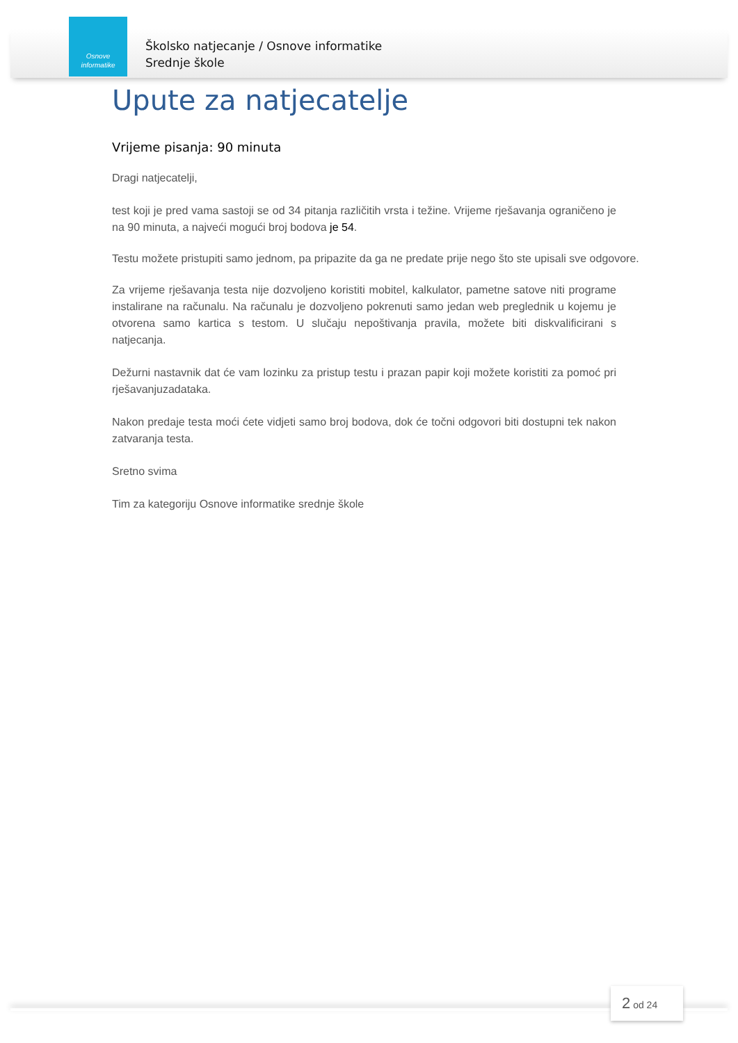Osnove
informatike
Školsko natjecanje / Osnove informatike
Srednje škole
Upute za natjecatelje
Vrijeme pisanja: 90 minuta
Dragi natjecatelji,
test koji je pred vama sastoji se od 34 pitanja različitih vrsta i težine. Vrijeme rješavanja ograničeno je na 90 minuta, a najveći mogući broj bodova je 54.
Testu možete pristupiti samo jednom, pa pripazite da ga ne predate prije nego što ste upisali sve odgovore.
Za vrijeme rješavanja testa nije dozvoljeno koristiti mobitel, kalkulator, pametne satove niti programe instalirane na računalu. Na računalu je dozvoljeno pokrenuti samo jedan web preglednik u kojemu je otvorena samo kartica s testom. U slučaju nepoštivanja pravila, možete biti diskvalificirani s natjecanja.
Dežurni nastavnik dat će vam lozinku za pristup testu i prazan papir koji možete koristiti za pomoć pri rješavanjuzadataka.
Nakon predaje testa moći ćete vidjeti samo broj bodova, dok će točni odgovori biti dostupni tek nakon zatvaranja testa.
Sretno svima
Tim za kategoriju Osnove informatike srednje škole
2 od 24